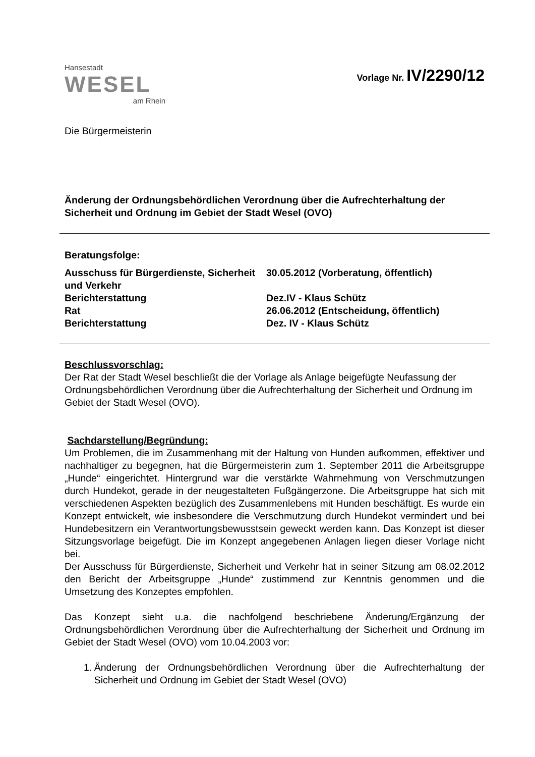Hansestadt
WESEL
am Rhein
Vorlage Nr. IV/2290/12
Die Bürgermeisterin
Änderung der Ordnungsbehördlichen Verordnung über die Aufrechterhaltung der Sicherheit und Ordnung im Gebiet der Stadt Wesel (OVO)
Beratungsfolge:
Ausschuss für Bürgerdienste, Sicherheit und Verkehr
30.05.2012 (Vorberatung, öffentlich)
Berichterstattung Dez.IV - Klaus Schütz
Rat 26.06.2012 (Entscheidung, öffentlich)
Berichterstattung Dez. IV - Klaus Schütz
Beschlussvorschlag:
Der Rat der Stadt Wesel beschließt die der Vorlage als Anlage beigefügte Neufassung der Ordnungsbehördlichen Verordnung über die Aufrechterhaltung der Sicherheit und Ordnung im Gebiet der Stadt Wesel (OVO).
Sachdarstellung/Begründung:
Um Problemen, die im Zusammenhang mit der Haltung von Hunden aufkommen, effektiver und nachhaltiger zu begegnen, hat die Bürgermeisterin zum 1. September 2011 die Arbeitsgruppe „Hunde“ eingerichtet. Hintergrund war die verstärkte Wahrnehmung von Verschmutzungen durch Hundekot, gerade in der neugestalteten Fußgängerzone. Die Arbeitsgruppe hat sich mit verschiedenen Aspekten bezüglich des Zusammenlebens mit Hunden beschäftigt. Es wurde ein Konzept entwickelt, wie insbesondere die Verschmutzung durch Hundekot vermindert und bei Hundebesitzern ein Verantwortungsbewusstsein geweckt werden kann. Das Konzept ist dieser Sitzungsvorlage beigefügt. Die im Konzept angegebenen Anlagen liegen dieser Vorlage nicht bei.
Der Ausschuss für Bürgerdienste, Sicherheit und Verkehr hat in seiner Sitzung am 08.02.2012 den Bericht der Arbeitsgruppe „Hunde“ zustimmend zur Kenntnis genommen und die Umsetzung des Konzeptes empfohlen.
Das Konzept sieht u.a. die nachfolgend beschriebene Änderung/Ergänzung der Ordnungsbehördlichen Verordnung über die Aufrechterhaltung der Sicherheit und Ordnung im Gebiet der Stadt Wesel (OVO) vom 10.04.2003 vor:
1. Änderung der Ordnungsbehördlichen Verordnung über die Aufrechterhaltung der Sicherheit und Ordnung im Gebiet der Stadt Wesel (OVO)